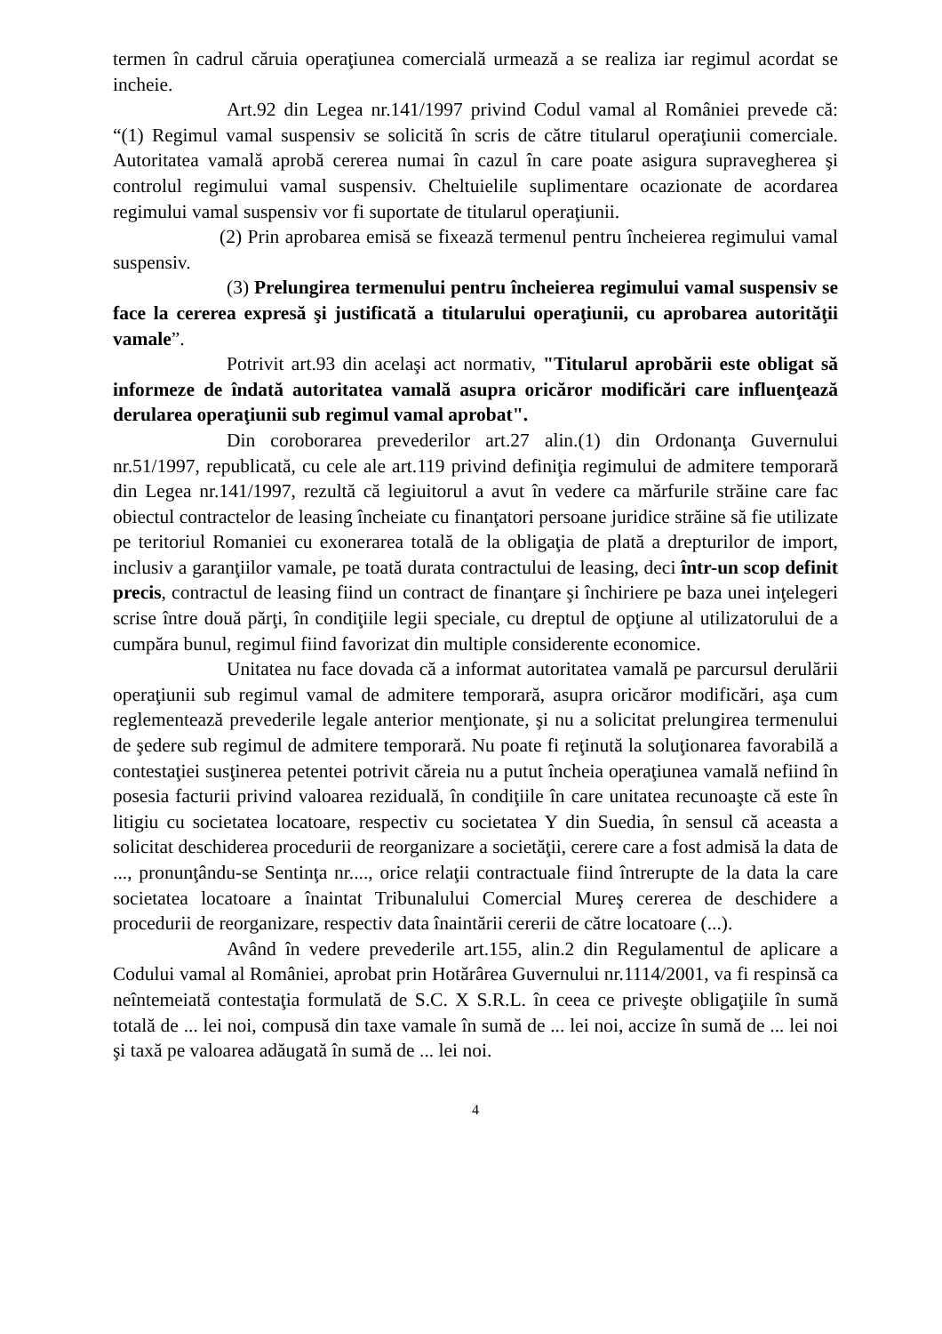termen în cadrul căruia operaţiunea comercială urmează a se realiza iar regimul acordat se incheie.
Art.92 din Legea nr.141/1997 privind Codul vamal al României prevede că: “(1) Regimul vamal suspensiv se solicită în scris de către titularul operaţiunii comerciale. Autoritatea vamală aprobă cererea numai în cazul în care poate asigura supravegherea şi controlul regimului vamal suspensiv. Cheltuielile suplimentare ocazionate de acordarea regimului vamal suspensiv vor fi suportate de titularul operaţiunii.
(2) Prin aprobarea emisă se fixează termenul pentru încheierea regimului vamal suspensiv.
(3) Prelungirea termenului pentru încheierea regimului vamal suspensiv se face la cererea expresă şi justificată a titularului operaţiunii, cu aprobarea autorităţii vamale”.
Potrivit art.93 din acelaşi act normativ, "Titularul aprobării este obligat să informeze de îndată autoritatea vamală asupra oricăror modificări care influenţează derularea operaţiunii sub regimul vamal aprobat".
Din coroborarea prevederilor art.27 alin.(1) din Ordonanţa Guvernului nr.51/1997, republicată, cu cele ale art.119 privind definiţia regimului de admitere temporară din Legea nr.141/1997, rezultă că legiuitorul a avut în vedere ca mărfurile străine care fac obiectul contractelor de leasing încheiate cu finanţatori persoane juridice străine să fie utilizate pe teritoriul Romaniei cu exonerarea totală de la obligaţia de plată a drepturilor de import, inclusiv a garanţiilor vamale, pe toată durata contractului de leasing, deci într-un scop definit precis, contractul de leasing fiind un contract de finanţare şi închiriere pe baza unei inţelegeri scrise între două părţi, în condiţiile legii speciale, cu dreptul de opţiune al utilizatorului de a cumpăra bunul, regimul fiind favorizat din multiple considerente economice.
Unitatea nu face dovada că a informat autoritatea vamală pe parcursul derulării operaţiunii sub regimul vamal de admitere temporară, asupra oricăror modificări, aşa cum reglementează prevederile legale anterior menţionate, şi nu a solicitat prelungirea termenului de şedere sub regimul de admitere temporară. Nu poate fi reţinută la soluţionarea favorabilă a contestaţiei susţinerea petentei potrivit căreia nu a putut încheia operaţiunea vamală nefiind în posesia facturii privind valoarea reziduală, în condiţiile în care unitatea recunoaşte că este în litigiu cu societatea locatoare, respectiv cu societatea Y din Suedia, în sensul că aceasta a solicitat deschiderea procedurii de reorganizare a societăţii, cerere care a fost admisă la data de ..., pronunţându-se Sentinţa nr...., orice relaţii contractuale fiind întrerupte de la data la care societatea locatoare a înaintat Tribunalului Comercial Mureş cererea de deschidere a procedurii de reorganizare, respectiv data înaintării cererii de către locatoare (...).
Având în vedere prevederile art.155, alin.2 din Regulamentul de aplicare a Codului vamal al României, aprobat prin Hotărârea Guvernului nr.1114/2001, va fi respinsă ca neîntemeiată contestaţia formulată de S.C. X S.R.L. în ceea ce priveşte obligaţiile în sumă totală de ... lei noi, compusă din taxe vamale în sumă de ... lei noi, accize în sumă de ... lei noi şi taxă pe valoarea adăugată în sumă de ... lei noi.
4